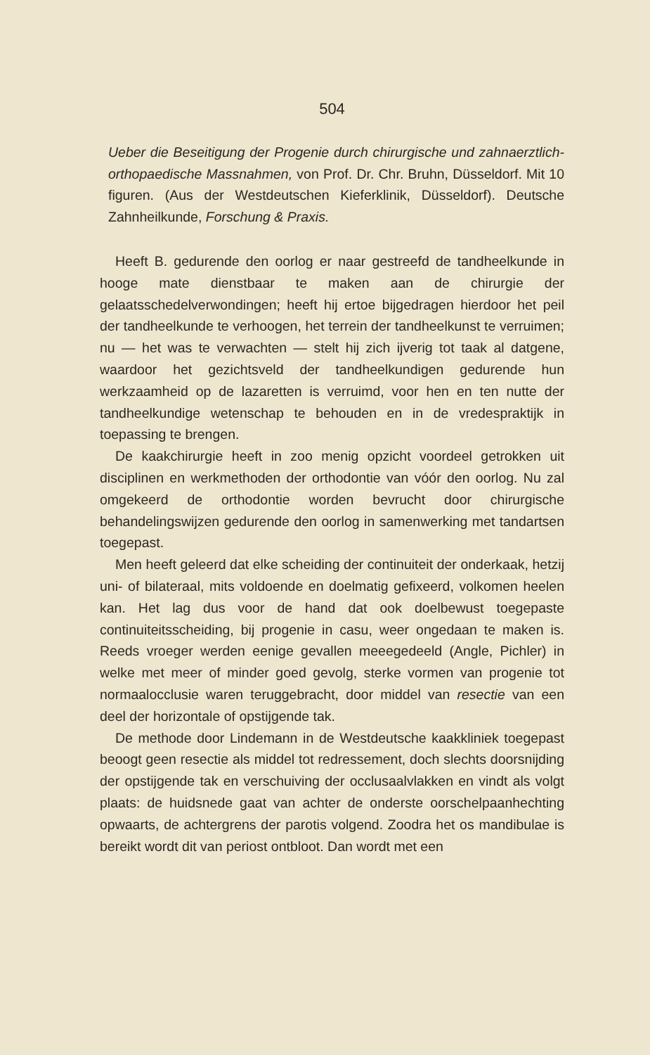504
Ueber die Beseitigung der Progenie durch chirurgische und zahnaerztlich-orthopaedische Massnahmen, von Prof. Dr. Chr. Bruhn, Düsseldorf. Mit 10 figuren. (Aus der Westdeutschen Kieferklinik, Düsseldorf). Deutsche Zahnheilkunde, Forschung & Praxis.
Heeft B. gedurende den oorlog er naar gestreefd de tandheelkunde in hooge mate dienstbaar te maken aan de chirurgie der gelaatsschedelverwondingen; heeft hij ertoe bijgedragen hierdoor het peil der tandheelkunde te verhoogen, het terrein der tandheelkunst te verruimen; nu — het was te verwachten — stelt hij zich ijverig tot taak al datgene, waardoor het gezichtsveld der tandheelkundigen gedurende hun werkzaamheid op de lazaretten is verruimd, voor hen en ten nutte der tandheelkundige wetenschap te behouden en in de vredespraktijk in toepassing te brengen.
De kaakchirurgie heeft in zoo menig opzicht voordeel getrokken uit disciplinen en werkmethoden der orthodontie van vóór den oorlog. Nu zal omgekeerd de orthodontie worden bevrucht door chirurgische behandelingswijzen gedurende den oorlog in samenwerking met tandartsen toegepast.
Men heeft geleerd dat elke scheiding der continuiteit der onderkaak, hetzij uni- of bilateraal, mits voldoende en doelmatig gefixeerd, volkomen heelen kan. Het lag dus voor de hand dat ook doelbewust toegepaste continuiteitsscheiding, bij progenie in casu, weer ongedaan te maken is. Reeds vroeger werden eenige gevallen meeegedeeld (Angle, Pichler) in welke met meer of minder goed gevolg, sterke vormen van progenie tot normaalocclusie waren teruggebracht, door middel van resectie van een deel der horizontale of opstijgende tak.
De methode door Lindemann in de Westdeutsche kaakkliniek toegepast beoogt geen resectie als middel tot redressement, doch slechts doorsnijding der opstijgende tak en verschuiving der occlusaalvlakken en vindt als volgt plaats: de huidsnede gaat van achter de onderste oorschelpaanhechting opwaarts, de achtergrens der parotis volgend. Zoodra het os mandibulae is bereikt wordt dit van periost ontbloot. Dan wordt met een